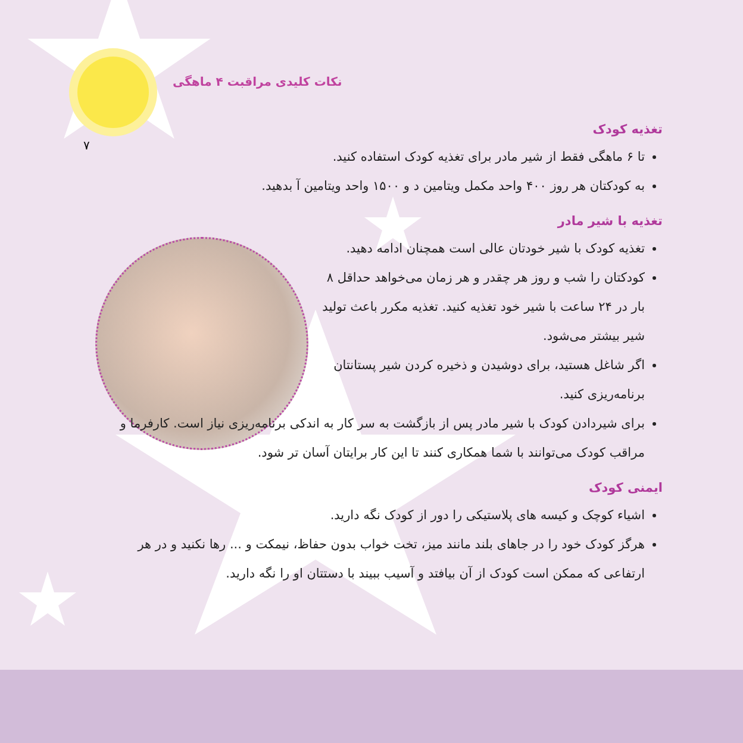نکات کلیدی مراقبت ۴ ماهگی
۷
تغذیه کودک
تا ۶ ماهگی فقط از شیر مادر برای تغذیه کودک استفاده کنید.
به کودکتان هر روز ۴۰۰ واحد مکمل ویتامین د و ۱۵۰۰ واحد ویتامین آ بدهید.
تغذیه با شیر مادر
تغذیه کودک با شیر خودتان عالی است همچنان ادامه دهید.
کودکتان را شب و روز هر چقدر و هر زمان می‌خواهد حداقل ۸ بار در ۲۴ ساعت با شیر خود تغذیه کنید. تغذیه مکرر باعث تولید شیر بیشتر می‌شود.
اگر شاغل هستید، برای دوشیدن و ذخیره کردن شیر پستانتان برنامه‌ریزی کنید.
برای شیردادن کودک با شیر مادر پس از بازگشت به سر کار به اندکی برنامه‌ریزی نیاز است. کارفرما و مراقب کودک می‌توانند با شما همکاری کنند تا این کار برایتان آسان تر شود.
ایمنی کودک
اشیاء کوچک و کیسه های پلاستیکی را دور از کودک نگه دارید.
هرگز کودک خود را در جاهای بلند مانند میز، تخت خواب بدون حفاظ، نیمکت و ... رها نکنید و در هر ارتفاعی که ممکن است کودک از آن بیافتد و آسیب ببیند با دستتان او را نگه دارید.